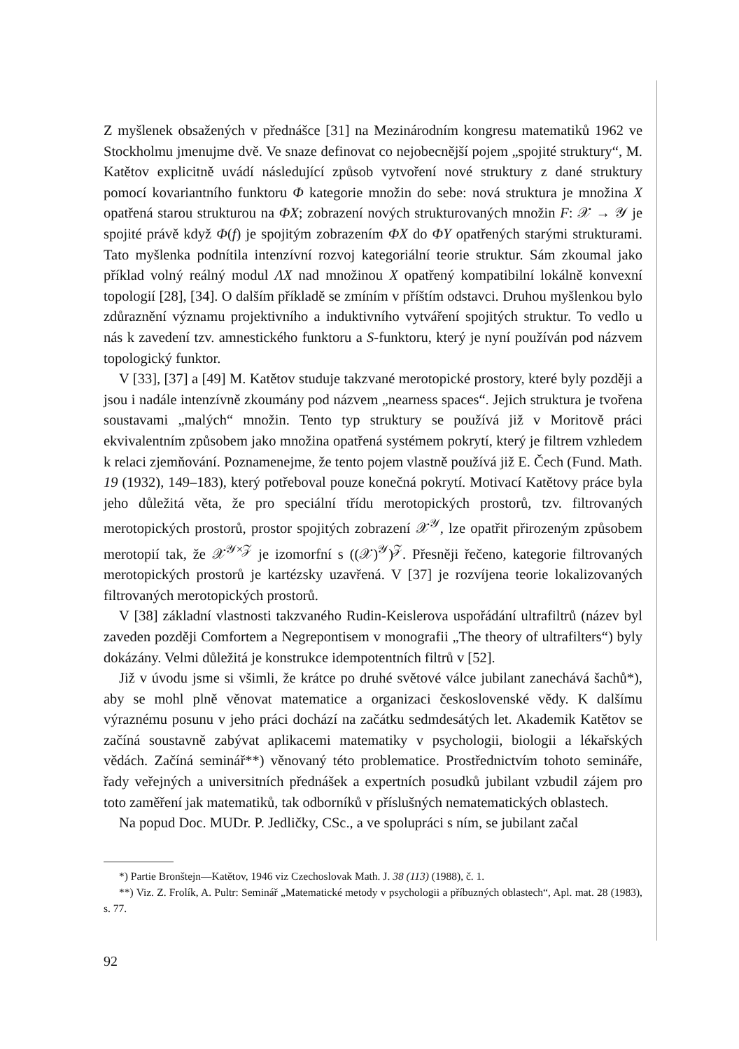Z myšlenek obsažených v přednášce [31] na Mezinárodním kongresu matematiků 1962 ve Stockholmu jmenujme dvě. Ve snaze definovat co nejobecnější pojem „spojité struktury“, M. Katětov explicitně uvádí následující způsob vytvoření nové struktury z dané struktury pomocí kovariantního funktoru Φ kategorie množin do sebe: nová struktura je množina X opatřená starou strukturou na ΦX; zobrazení nových strukturovaných množin F: 𝒳 → 𝒴 je spojité právě když Φ(f) je spojitým zobrazením ΦX do ΦY opatřených starými strukturami. Tato myšlenka podnítila intenzívní rozvoj kategoriální teorie struktur. Sám zkoumal jako příklad volný reálný modul ΛX nad množinou X opatřený kompatibilní lokálně konvexní topologií [28], [34]. O dalším příkladě se zmíním v příštím odstavci. Druhou myšlenkou bylo zdůraznění významu projektivního a induktivního vytváření spojitých struktur. To vedlo u nás k zavedení tzv. amnestického funktoru a S-funktoru, který je nyní používán pod názvem topologický funktor.
V [33], [37] a [49] M. Katětov studuje takzvané merotopické prostory, které byly později a jsou i nadále intenzívně zkoumány pod názvem „nearness spaces“. Jejich struktura je tvořena soustavami „malých“ množin. Tento typ struktury se používá již v Moritově práci ekvivalentním způsobem jako množina opatřená systémem pokrytí, který je filtrem vzhledem k relaci zjemňování. Poznamenejme, že tento pojem vlastně používá již E. Čech (Fund. Math. 19 (1932), 149–183), který potřeboval pouze konečná pokrytí. Motivací Katětovy práce byla jeho důležitá věta, že pro speciální třídu merotopických prostorů, tzv. filtrovaných merotopických prostorů, prostor spojitých zobrazení 𝒳<sup>𝒴</sup>, lze opatřit přirozeným způsobem merotopií tak, že 𝒳<sup>𝒴×𝒵</sup> je izomorfní s ((𝒳)<sup>𝒴</sup>)<sup>𝒵</sup>. Přesněji řečeno, kategorie filtrovaných merotopických prostorů je kartézsky uzavřená. V [37] je rozvíjena teorie lokalizovaných filtrovaných merotopických prostorů.
V [38] základní vlastnosti takzvaného Rudin-Keislerova uspořádání ultrafiltrů (název byl zaveden později Comfortem a Negrepontisem v monografii „The theory of ultrafilters“) byly dokázány. Velmi důležitá je konstrukce idempotentních filtrů v [52].
Již v úvodu jsme si všimli, že krátce po druhé světové válce jubilant zanechává šachů*), aby se mohl plně věnovat matematice a organizaci československé vědy. K dalšímu výraznému posunu v jeho práci dochází na začátku sedmdesátých let. Akademik Katětov se začíná soustavně zabývat aplikacemi matematiky v psychologii, biologii a lékařských vědách. Začíná seminář**) věnovaný této problematice. Prostřednictvím tohoto semináře, řady veřejných a universitních přednášek a expertních posudků jubilant vzbudil zájem pro toto zaměření jak matematiků, tak odborníků v příslušných nematematických oblastech.
Na popud Doc. MUDr. P. Jedličky, CSc., a ve spolupráci s ním, se jubilant začal
*) Partie Bronštejn—Katětov, 1946 viz Czechoslovak Math. J. 38 (113) (1988), č. 1.
**) Viz. Z. Frolík, A. Pultr: Seminář „Matematické metody v psychologii a příbuzných oblastech“, Apl. mat. 28 (1983), s. 77.
92